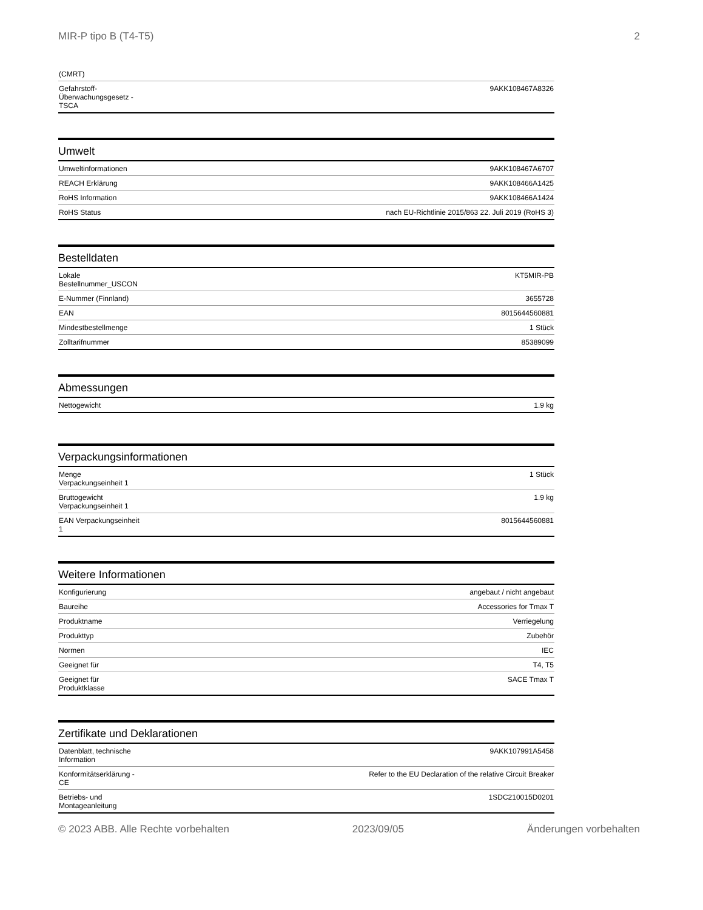MIR-P tipo B (T4-T5) 2
| (CMRT) | |
| Gefahrstoff- Überwachungsgesetz - TSCA | 9AKK108467A8326 |
Umwelt
| Umweltinformationen | 9AKK108467A6707 |
| REACH Erklärung | 9AKK108466A1425 |
| RoHS Information | 9AKK108466A1424 |
| RoHS Status | nach EU-Richtlinie 2015/863 22. Juli 2019 (RoHS 3) |
Bestelldaten
| Lokale Bestellnummer_USCON | KT5MIR-PB |
| E-Nummer (Finnland) | 3655728 |
| EAN | 8015644560881 |
| Mindestbestellmenge | 1 Stück |
| Zolltarifnummer | 85389099 |
Abmessungen
| Nettogewicht | 1.9 kg |
Verpackungsinformationen
| Menge Verpackungseinheit 1 | 1 Stück |
| Bruttogewicht Verpackungseinheit 1 | 1.9 kg |
| EAN Verpackungseinheit 1 | 8015644560881 |
Weitere Informationen
| Konfigurierung | angebaut / nicht angebaut |
| Baureihe | Accessories for Tmax T |
| Produktname | Verriegelung |
| Produkttyp | Zubehör |
| Normen | IEC |
| Geeignet für | T4, T5 |
| Geeignet für Produktklasse | SACE Tmax T |
Zertifikate und Deklarationen
| Datenblatt, technische Information | 9AKK107991A5458 |
| Konformitätserklärung - CE | Refer to the EU Declaration of the relative Circuit Breaker |
| Betriebs- und Montageanleitung | 1SDC210015D0201 |
© 2023 ABB. Alle Rechte vorbehalten 2023/09/05 Änderungen vorbehalten